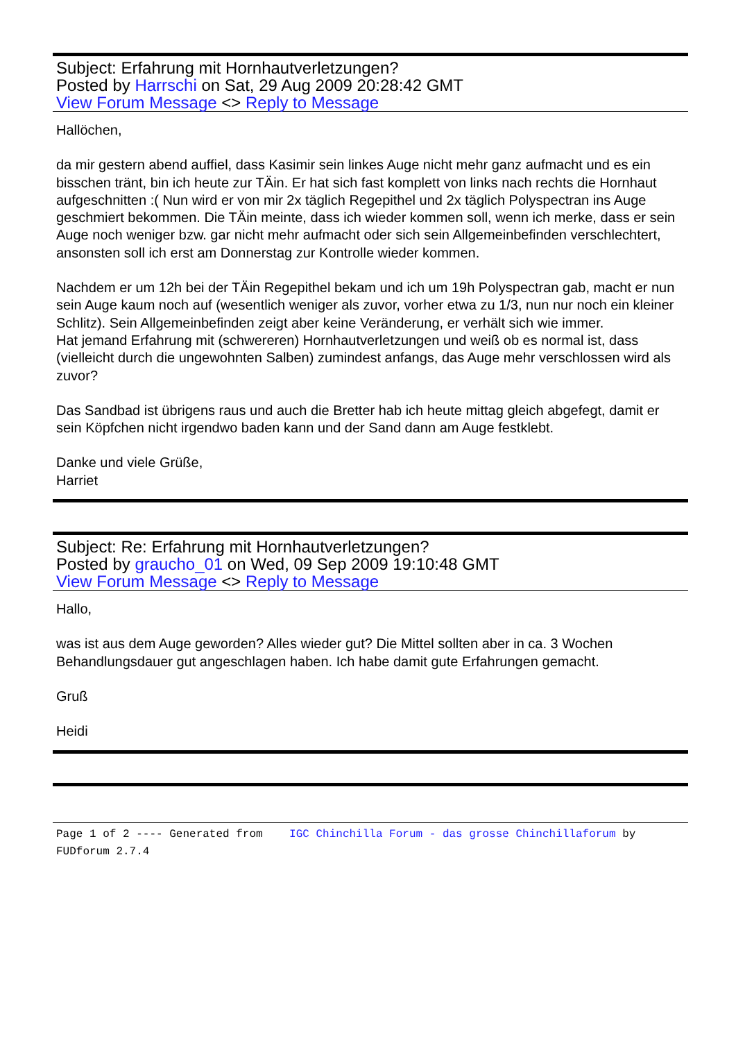Subject: Erfahrung mit Hornhautverletzungen?
Posted by Harrschi on Sat, 29 Aug 2009 20:28:42 GMT
View Forum Message <> Reply to Message
Hallöchen,
da mir gestern abend auffiel, dass Kasimir sein linkes Auge nicht mehr ganz aufmacht und es ein bisschen tränt, bin ich heute zur TÄin. Er hat sich fast komplett von links nach rechts die Hornhaut aufgeschnitten :( Nun wird er von mir 2x täglich Regepithel und 2x täglich Polyspectran ins Auge geschmiert bekommen. Die TÄin meinte, dass ich wieder kommen soll, wenn ich merke, dass er sein Auge noch weniger bzw. gar nicht mehr aufmacht oder sich sein Allgemeinbefinden verschlechtert, ansonsten soll ich erst am Donnerstag zur Kontrolle wieder kommen.
Nachdem er um 12h bei der TÄin Regepithel bekam und ich um 19h Polyspectran gab, macht er nun sein Auge kaum noch auf (wesentlich weniger als zuvor, vorher etwa zu 1/3, nun nur noch ein kleiner Schlitz). Sein Allgemeinbefinden zeigt aber keine Veränderung, er verhält sich wie immer.
Hat jemand Erfahrung mit (schwereren) Hornhautverletzungen und weiß ob es normal ist, dass (vielleicht durch die ungewohnten Salben) zumindest anfangs, das Auge mehr verschlossen wird als zuvor?
Das Sandbad ist übrigens raus und auch die Bretter hab ich heute mittag gleich abgefegt, damit er sein Köpfchen nicht irgendwo baden kann und der Sand dann am Auge festklebt.
Danke und viele Grüße,
Harriet
Subject: Re: Erfahrung mit Hornhautverletzungen?
Posted by graucho_01 on Wed, 09 Sep 2009 19:10:48 GMT
View Forum Message <> Reply to Message
Hallo,
was ist aus dem Auge geworden? Alles wieder gut? Die Mittel sollten aber in ca. 3 Wochen Behandlungsdauer gut angeschlagen haben. Ich habe damit gute Erfahrungen gemacht.
Gruß
Heidi
Page 1 of 2 ---- Generated from IGC Chinchilla Forum - das grosse Chinchillaforum by FUDforum 2.7.4